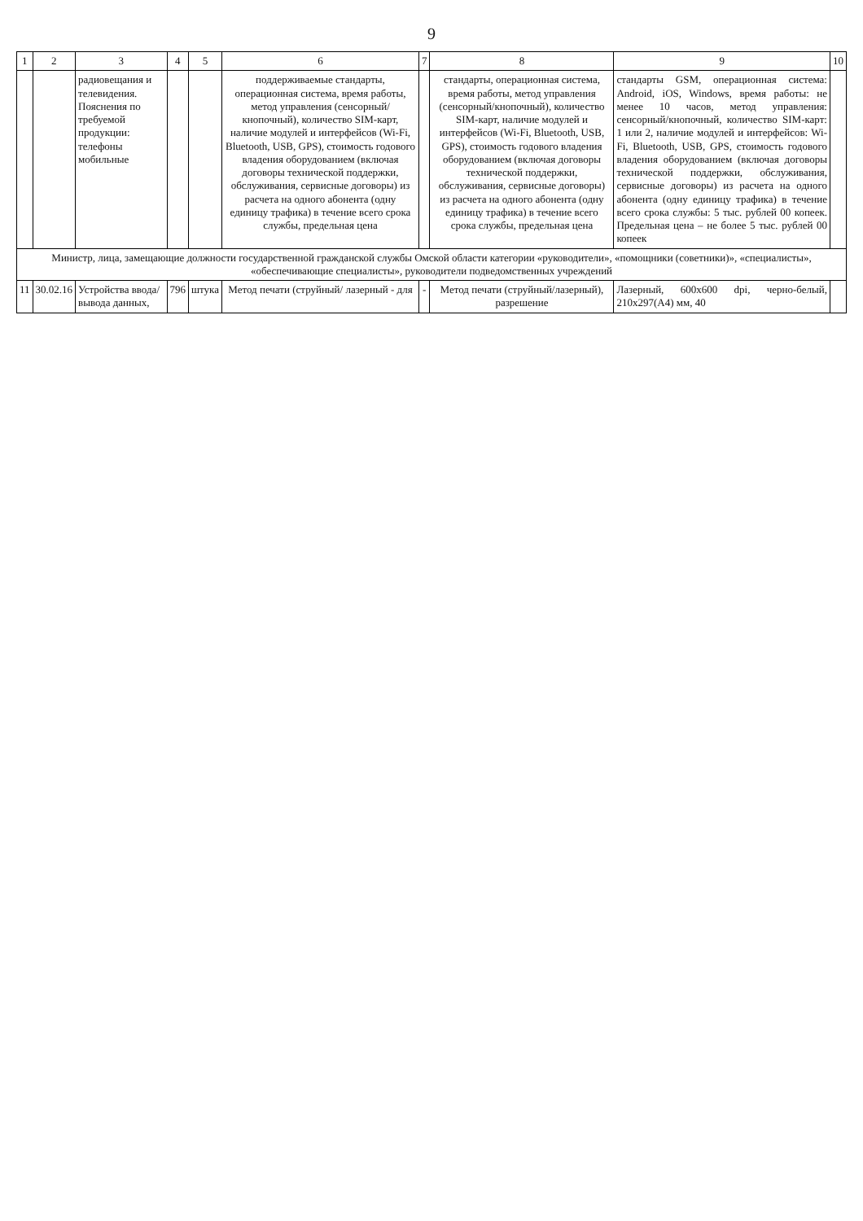9
| 1 | 2 | 3 | 4 | 5 | 6 | 7 | 8 | 9 | 10 |
| --- | --- | --- | --- | --- | --- | --- | --- | --- | --- |
| | | радиовещания и телевидения. Пояснения по требуемой продукции: телефоны мобильные | | | поддерживаемые стандарты, операционная система, время работы, метод управления (сенсорный/ кнопочный), количество SIM-карт, наличие модулей и интерфейсов (Wi-Fi, Bluetooth, USB, GPS), стоимость годового владения оборудованием (включая договоры технической поддержки, обслуживания, сервисные договоры) из расчета на одного абонента (одну единицу трафика) в течение всего срока службы, предельная цена | | стандарты, операционная система, время работы, метод управления (сенсорный/кнопочный), количество SIM-карт, наличие модулей и интерфейсов (Wi-Fi, Bluetooth, USB, GPS), стоимость годового владения оборудованием (включая договоры технической поддержки, обслуживания, сервисные договоры) из расчета на одного абонента (одну единицу трафика) в течение всего срока службы, предельная цена | стандарты GSM, операционная система: Android, iOS, Windows, время работы: не менее 10 часов, метод управления: сенсорный/кнопочный, количество SIM-карт: 1 или 2, наличие модулей и интерфейсов: Wi-Fi, Bluetooth, USB, GPS, стоимость годового владения оборудованием (включая договоры технической поддержки, обслуживания, сервисные договоры) из расчета на одного абонента (одну единицу трафика) в течение всего срока службы: 5 тыс. рублей 00 копеек. Предельная цена – не более 5 тыс. рублей 00 копеек | |
| Министр, лица, замещающие должности государственной гражданской службы Омской области категории «руководители», «помощники (советники)», «специалисты», «обеспечивающие специалисты», руководители подведомственных учреждений | | | | | | | | | |
| 11 | 30.02.16 | Устройства ввода/вывода данных, | 796 | штука | Метод печати (струйный/ лазерный - для | - | Метод печати (струйный/лазерный), разрешение | Лазерный, 600x600 dpi, черно-белый, 210x297(A4) мм, 40 | |